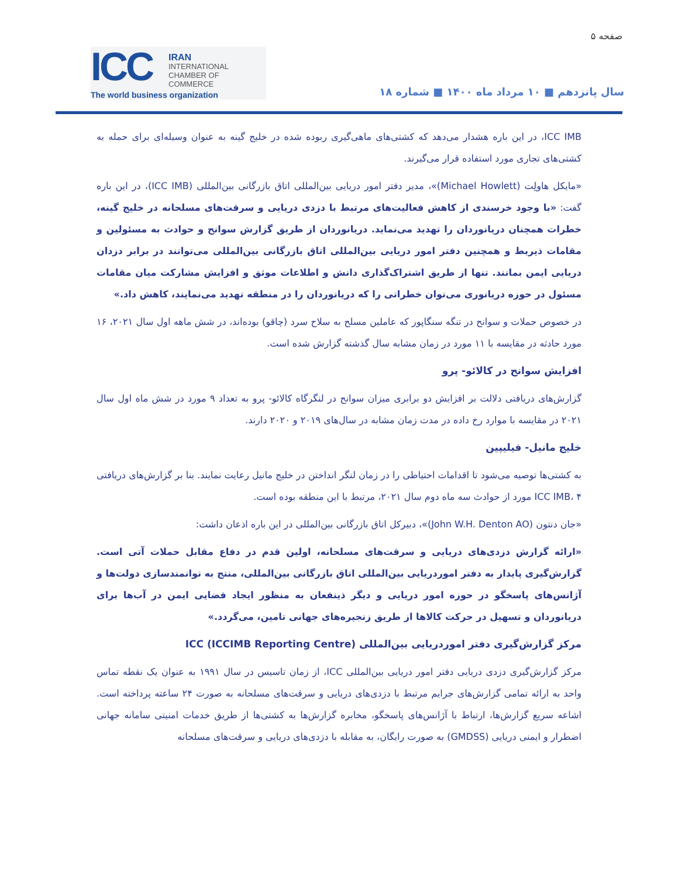صفحه ۵
ICC
IRAN
INTERNATIONAL
CHAMBER OF COMMERCE
The world business organization
سال پانزدهم ■ ۱۰ مرداد ماه ۱۴۰۰ ■ شماره ۱۸
ICC IMB، در این باره هشدار می‌دهد که کشتی‌های ماهی‌گیری ربوده شده در خلیج گینه به عنوان وسیله‌ای برای حمله به کشتی‌های تجاری مورد استفاده قرار می‌گیرند.
«مایکل هاولِت (Michael Howlett)»، مدیر دفتر امور دریایی بین‌المللی اتاق بازرگانی بین‌المللی (ICC IMB)، در این باره گفت: «با وجود خرسندی از کاهش فعالیت‌های مرتبط با دزدی دریایی و سرقت‌های مسلحانه در خلیج گینه، خطرات همچنان دریانوردان را تهدید می‌نماید. دریانوردان از طریق گزارش سوانح و حوادث به مسئولین و مقامات ذیربط و همچنین دفتر امور دریایی بین‌المللی اتاق بازرگانی بین‌المللی می‌توانند در برابر دزدان دریایی ایمن بمانند. تنها از طریق اشتراک‌گذاری دانش و اطلاعات موثق و افزایش مشارکت میان مقامات مسئول در حوزه دریانوری می‌توان خطراتی را که دریانوردان را در منطقه تهدید می‌نمایند، کاهش داد.»
در خصوص حملات و سوانح در تنگه سنگاپور که عاملین مسلح به سلاح سرد (چاقو) بوده‌اند، در شش ماهه اول سال ۲۰۲۱، ۱۶ مورد حادثه در مقایسه با ۱۱ مورد در زمان مشابه سال گذشته گزارش شده است.
افزایش سوانح در کالائو- پرو
گزارش‌های دریافتی دلالت بر افزایش دو برابری میزان سوانح در لنگرگاه کالائو- پرو به تعداد ۹ مورد در شش ماه اول سال ۲۰۲۱ در مقایسه با موارد رخ داده در مدت زمان مشابه در سال‌های ۲۰۱۹ و ۲۰۲۰ دارند.
خلیج مانیل- فیلیپین
به کشتی‌ها توصیه می‌شود تا اقدامات احتیاطی را در زمان لنگر انداختن در خلیج مانیل رعایت نمایند. بنا بر گزارش‌های دریافتی ICC IMB، ۴ مورد از حوادث سه ماه دوم سال ۲۰۲۱، مرتبط با این منطقه بوده است.
«جان دنتون (John W.H. Denton AO)»، دبیرکل اتاق بازرگانی بین‌المللی در این باره اذعان داشت:
«ارائه گزارش دزدی‌های دریایی و سرقت‌های مسلحانه، اولین قدم در دفاع مقابل حملات آتی است. گزارش‌گیری پایدار به دفتر اموردریایی بین‌المللی اتاق بازرگانی بین‌المللی، منتج به توانمندسازی دولت‌ها و آژانس‌های پاسخگو در حوزه امور دریایی و دیگر ذینفعان به منظور ایجاد فضایی ایمن در آب‌ها برای دریانوردان و تسهیل در حرکت کالاها از طریق زنجیره‌های جهانی تامین، می‌گردد.»
مرکز گزارش‌گیری دفتر اموردریایی بین‌المللی ICC (ICCIMB Reporting Centre)
مرکز گزارش‌گیری دزدی دریایی دفتر امور دریایی بین‌المللی ICC، از زمان تاسیس در سال ۱۹۹۱ به عنوان یک نقطه تماس واحد به ارائه تمامی گزارش‌های جرایم مرتبط با دزدی‌های دریایی و سرقت‌های مسلحانه به صورت ۲۴ ساعته پرداخته است. اشاعه سریع گزارش‌ها، ارتباط با آژانس‌های پاسخگو، مخابره گزارش‌ها به کشتی‌ها از طریق خدمات امنیتی سامانه جهانی اضطرار و ایمنی دریایی (GMDSS) به صورت رایگان، به مقابله با دزدی‌های دریایی و سرقت‌های مسلحانه